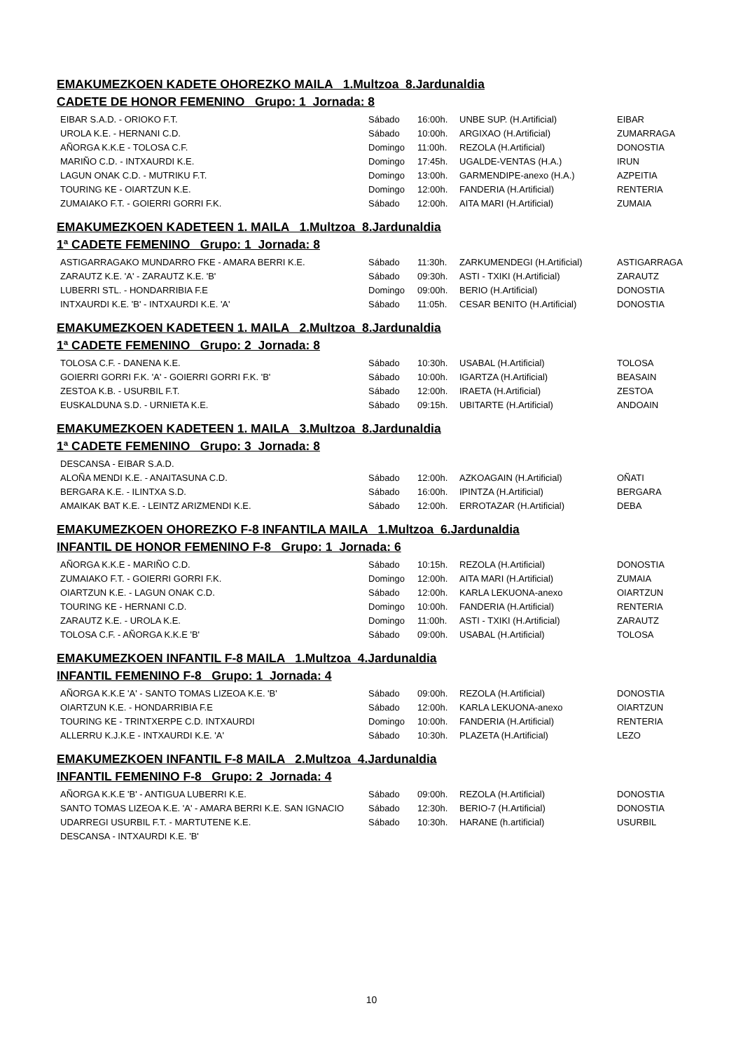EMAKUMEZKOEN KADETE OHOREZKO MAILA 1.Multzoa 8.Jardunaldia
CADETE DE HONOR FEMENINO Grupo: 1 Jornada: 8
| EIBAR S.A.D. - ORIOKO F.T. | Sábado | 16:00h. | UNBE SUP. (H.Artificial) | EIBAR |
| UROLA K.E. - HERNANI C.D. | Sábado | 10:00h. | ARGIXAO (H.Artificial) | ZUMARRAGA |
| AÑORGA K.K.E - TOLOSA C.F. | Domingo | 11:00h. | REZOLA (H.Artificial) | DONOSTIA |
| MARIÑO C.D. - INTXAURDI K.E. | Domingo | 17:45h. | UGALDE-VENTAS (H.A.) | IRUN |
| LAGUN ONAK C.D. - MUTRIKU F.T. | Domingo | 13:00h. | GARMENDIPE-anexo (H.A.) | AZPEITIA |
| TOURING KE - OIARTZUN K.E. | Domingo | 12:00h. | FANDERIA (H.Artificial) | RENTERIA |
| ZUMAIAKO F.T. - GOIERRI GORRI F.K. | Sábado | 12:00h. | AITA MARI (H.Artificial) | ZUMAIA |
EMAKUMEZKOEN KADETEEN 1. MAILA 1.Multzoa 8.Jardunaldia
1ª CADETE FEMENINO Grupo: 1 Jornada: 8
| ASTIGARRAGAKO MUNDARRO FKE - AMARA BERRI K.E. | Sábado | 11:30h. | ZARKUMENDEGI (H.Artificial) | ASTIGARRAGA |
| ZARAUTZ K.E. 'A' - ZARAUTZ K.E. 'B' | Sábado | 09:30h. | ASTI - TXIKI (H.Artificial) | ZARAUTZ |
| LUBERRI STL. - HONDARRIBIA F.E | Domingo | 09:00h. | BERIO (H.Artificial) | DONOSTIA |
| INTXAURDI K.E. 'B' - INTXAURDI K.E. 'A' | Sábado | 11:05h. | CESAR BENITO (H.Artificial) | DONOSTIA |
EMAKUMEZKOEN KADETEEN 1. MAILA 2.Multzoa 8.Jardunaldia
1ª CADETE FEMENINO Grupo: 2 Jornada: 8
| TOLOSA C.F. - DANENA K.E. | Sábado | 10:30h. | USABAL (H.Artificial) | TOLOSA |
| GOIERRI GORRI F.K. 'A' - GOIERRI GORRI F.K. 'B' | Sábado | 10:00h. | IGARTZA (H.Artificial) | BEASAIN |
| ZESTOA K.B. - USURBIL F.T. | Sábado | 12:00h. | IRAETA (H.Artificial) | ZESTOA |
| EUSKALDUNA S.D. - URNIETA K.E. | Sábado | 09:15h. | UBITARTE (H.Artificial) | ANDOAIN |
EMAKUMEZKOEN KADETEEN 1. MAILA 3.Multzoa 8.Jardunaldia
1ª CADETE FEMENINO Grupo: 3 Jornada: 8
| DESCANSA - EIBAR S.A.D. | | | | |
| ALOÑA MENDI K.E. - ANAITASUNA C.D. | Sábado | 12:00h. | AZKOAGAIN (H.Artificial) | OÑATI |
| BERGARA K.E. - ILINTXA S.D. | Sábado | 16:00h. | IPINTZA (H.Artificial) | BERGARA |
| AMAIKAK BAT K.E. - LEINTZ ARIZMENDI K.E. | Sábado | 12:00h. | ERROTAZAR (H.Artificial) | DEBA |
EMAKUMEZKOEN OHOREZKO F-8 INFANTILA MAILA 1.Multzoa 6.Jardunaldia
INFANTIL DE HONOR FEMENINO F-8 Grupo: 1 Jornada: 6
| AÑORGA K.K.E - MARIÑO C.D. | Sábado | 10:15h. | REZOLA (H.Artificial) | DONOSTIA |
| ZUMAIAKO F.T. - GOIERRI GORRI F.K. | Domingo | 12:00h. | AITA MARI (H.Artificial) | ZUMAIA |
| OIARTZUN K.E. - LAGUN ONAK C.D. | Sábado | 12:00h. | KARLA LEKUONA-anexo | OIARTZUN |
| TOURING KE - HERNANI C.D. | Domingo | 10:00h. | FANDERIA (H.Artificial) | RENTERIA |
| ZARAUTZ K.E. - UROLA K.E. | Domingo | 11:00h. | ASTI - TXIKI (H.Artificial) | ZARAUTZ |
| TOLOSA C.F. - AÑORGA K.K.E 'B' | Sábado | 09:00h. | USABAL (H.Artificial) | TOLOSA |
EMAKUMEZKOEN INFANTIL F-8 MAILA 1.Multzoa 4.Jardunaldia
INFANTIL FEMENINO F-8 Grupo: 1 Jornada: 4
| AÑORGA K.K.E 'A' - SANTO TOMAS LIZEOA K.E. 'B' | Sábado | 09:00h. | REZOLA (H.Artificial) | DONOSTIA |
| OIARTZUN K.E. - HONDARRIBIA F.E | Sábado | 12:00h. | KARLA LEKUONA-anexo | OIARTZUN |
| TOURING KE - TRINTXERPE C.D. INTXAURDI | Domingo | 10:00h. | FANDERIA (H.Artificial) | RENTERIA |
| ALLERRU K.J.K.E - INTXAURDI K.E. 'A' | Sábado | 10:30h. | PLAZETA (H.Artificial) | LEZO |
EMAKUMEZKOEN INFANTIL F-8 MAILA 2.Multzoa 4.Jardunaldia
INFANTIL FEMENINO F-8 Grupo: 2 Jornada: 4
| AÑORGA K.K.E 'B' - ANTIGUA LUBERRI K.E. | Sábado | 09:00h. | REZOLA (H.Artificial) | DONOSTIA |
| SANTO TOMAS LIZEOA K.E. 'A' - AMARA BERRI K.E. SAN IGNACIO | Sábado | 12:30h. | BERIO-7 (H.Artificial) | DONOSTIA |
| UDARREGI USURBIL F.T. - MARTUTENE K.E. | Sábado | 10:30h. | HARANE (h.artificial) | USURBIL |
| DESCANSA - INTXAURDI K.E. 'B' | | | | |
10